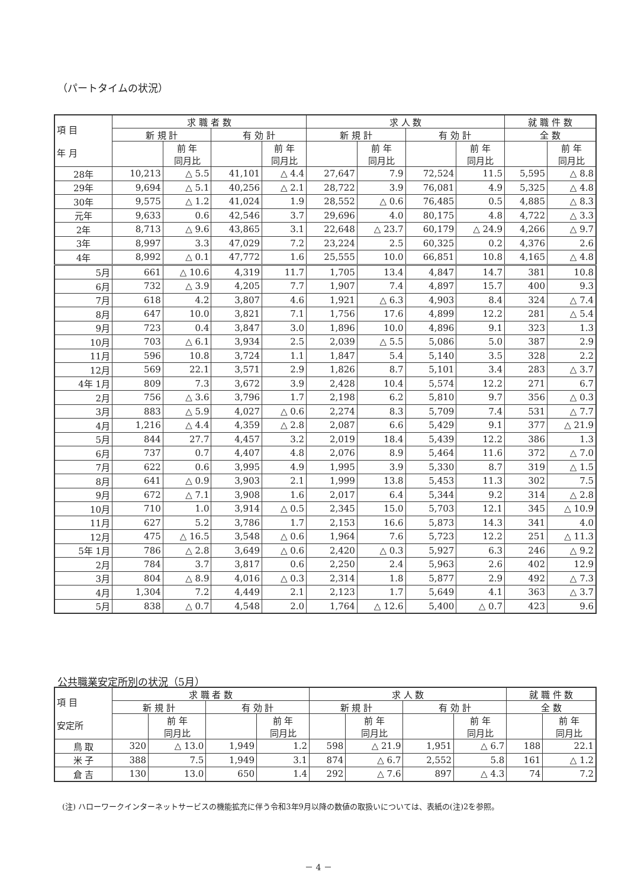（パートタイムの状況）
| 項 目 年 月 | 求 職 者 数 | | | | 求 人 数 | | | | 就 職 件 数 | |
| --- | --- | --- | --- | --- | --- | --- | --- | --- | --- | --- |
| | 新 規 計 | | 有 効 計 | | 新 規 計 | | 有 効 計 | | 全 数 | |
| | | 前 年 同月比 | | 前 年 同月比 | | 前 年 同月比 | | 前 年 同月比 | | 前 年 同月比 |
| 28年 | 10,213 | △ 5.5 | 41,101 | △ 4.4 | 27,647 | 7.9 | 72,524 | 11.5 | 5,595 | △ 8.8 |
| 29年 | 9,694 | △ 5.1 | 40,256 | △ 2.1 | 28,722 | 3.9 | 76,081 | 4.9 | 5,325 | △ 4.8 |
| 30年 | 9,575 | △ 1.2 | 41,024 | 1.9 | 28,552 | △ 0.6 | 76,485 | 0.5 | 4,885 | △ 8.3 |
| 元年 | 9,633 | 0.6 | 42,546 | 3.7 | 29,696 | 4.0 | 80,175 | 4.8 | 4,722 | △ 3.3 |
| 2年 | 8,713 | △ 9.6 | 43,865 | 3.1 | 22,648 | △ 23.7 | 60,179 | △ 24.9 | 4,266 | △ 9.7 |
| 3年 | 8,997 | 3.3 | 47,029 | 7.2 | 23,224 | 2.5 | 60,325 | 0.2 | 4,376 | 2.6 |
| 4年 | 8,992 | △ 0.1 | 47,772 | 1.6 | 25,555 | 10.0 | 66,851 | 10.8 | 4,165 | △ 4.8 |
| 5月 | 661 | △ 10.6 | 4,319 | 11.7 | 1,705 | 13.4 | 4,847 | 14.7 | 381 | 10.8 |
| 6月 | 732 | △ 3.9 | 4,205 | 7.7 | 1,907 | 7.4 | 4,897 | 15.7 | 400 | 9.3 |
| 7月 | 618 | 4.2 | 3,807 | 4.6 | 1,921 | △ 6.3 | 4,903 | 8.4 | 324 | △ 7.4 |
| 8月 | 647 | 10.0 | 3,821 | 7.1 | 1,756 | 17.6 | 4,899 | 12.2 | 281 | △ 5.4 |
| 9月 | 723 | 0.4 | 3,847 | 3.0 | 1,896 | 10.0 | 4,896 | 9.1 | 323 | 1.3 |
| 10月 | 703 | △ 6.1 | 3,934 | 2.5 | 2,039 | △ 5.5 | 5,086 | 5.0 | 387 | 2.9 |
| 11月 | 596 | 10.8 | 3,724 | 1.1 | 1,847 | 5.4 | 5,140 | 3.5 | 328 | 2.2 |
| 12月 | 569 | 22.1 | 3,571 | 2.9 | 1,826 | 8.7 | 5,101 | 3.4 | 283 | △ 3.7 |
| 4年 1月 | 809 | 7.3 | 3,672 | 3.9 | 2,428 | 10.4 | 5,574 | 12.2 | 271 | 6.7 |
| 2月 | 756 | △ 3.6 | 3,796 | 1.7 | 2,198 | 6.2 | 5,810 | 9.7 | 356 | △ 0.3 |
| 3月 | 883 | △ 5.9 | 4,027 | △ 0.6 | 2,274 | 8.3 | 5,709 | 7.4 | 531 | △ 7.7 |
| 4月 | 1,216 | △ 4.4 | 4,359 | △ 2.8 | 2,087 | 6.6 | 5,429 | 9.1 | 377 | △ 21.9 |
| 5月 | 844 | 27.7 | 4,457 | 3.2 | 2,019 | 18.4 | 5,439 | 12.2 | 386 | 1.3 |
| 6月 | 737 | 0.7 | 4,407 | 4.8 | 2,076 | 8.9 | 5,464 | 11.6 | 372 | △ 7.0 |
| 7月 | 622 | 0.6 | 3,995 | 4.9 | 1,995 | 3.9 | 5,330 | 8.7 | 319 | △ 1.5 |
| 8月 | 641 | △ 0.9 | 3,903 | 2.1 | 1,999 | 13.8 | 5,453 | 11.3 | 302 | 7.5 |
| 9月 | 672 | △ 7.1 | 3,908 | 1.6 | 2,017 | 6.4 | 5,344 | 9.2 | 314 | △ 2.8 |
| 10月 | 710 | 1.0 | 3,914 | △ 0.5 | 2,345 | 15.0 | 5,703 | 12.1 | 345 | △ 10.9 |
| 11月 | 627 | 5.2 | 3,786 | 1.7 | 2,153 | 16.6 | 5,873 | 14.3 | 341 | 4.0 |
| 12月 | 475 | △ 16.5 | 3,548 | △ 0.6 | 1,964 | 7.6 | 5,723 | 12.2 | 251 | △ 11.3 |
| 5年 1月 | 786 | △ 2.8 | 3,649 | △ 0.6 | 2,420 | △ 0.3 | 5,927 | 6.3 | 246 | △ 9.2 |
| 2月 | 784 | 3.7 | 3,817 | 0.6 | 2,250 | 2.4 | 5,963 | 2.6 | 402 | 12.9 |
| 3月 | 804 | △ 8.9 | 4,016 | △ 0.3 | 2,314 | 1.8 | 5,877 | 2.9 | 492 | △ 7.3 |
| 4月 | 1,304 | 7.2 | 4,449 | 2.1 | 2,123 | 1.7 | 5,649 | 4.1 | 363 | △ 3.7 |
| 5月 | 838 | △ 0.7 | 4,548 | 2.0 | 1,764 | △ 12.6 | 5,400 | △ 0.7 | 423 | 9.6 |
公共職業安定所別の状況（5月）
| 項 目 安定所 | 求 職 者 数 | | | | 求 人 数 | | | | 就 職 件 数 | |
| --- | --- | --- | --- | --- | --- | --- | --- | --- | --- | --- |
| | 新 規 計 | | 有 効 計 | | 新 規 計 | | 有 効 計 | | 全 数 | |
| | | 前 年 同月比 | | 前 年 同月比 | | 前 年 同月比 | | 前 年 同月比 | | 前 年 同月比 |
| 鳥 取 | 320 | △ 13.0 | 1,949 | 1.2 | 598 | △ 21.9 | 1,951 | △ 6.7 | 188 | 22.1 |
| 米 子 | 388 | 7.5 | 1,949 | 3.1 | 874 | △ 6.7 | 2,552 | 5.8 | 161 | △ 1.2 |
| 倉 吉 | 130 | 13.0 | 650 | 1.4 | 292 | △ 7.6 | 897 | △ 4.3 | 74 | 7.2 |
(注) ハローワークインターネットサービスの機能拡充に伴う令和3年9月以降の数値の取扱いについては、表紙の(注)2を参照。
－ 4 －